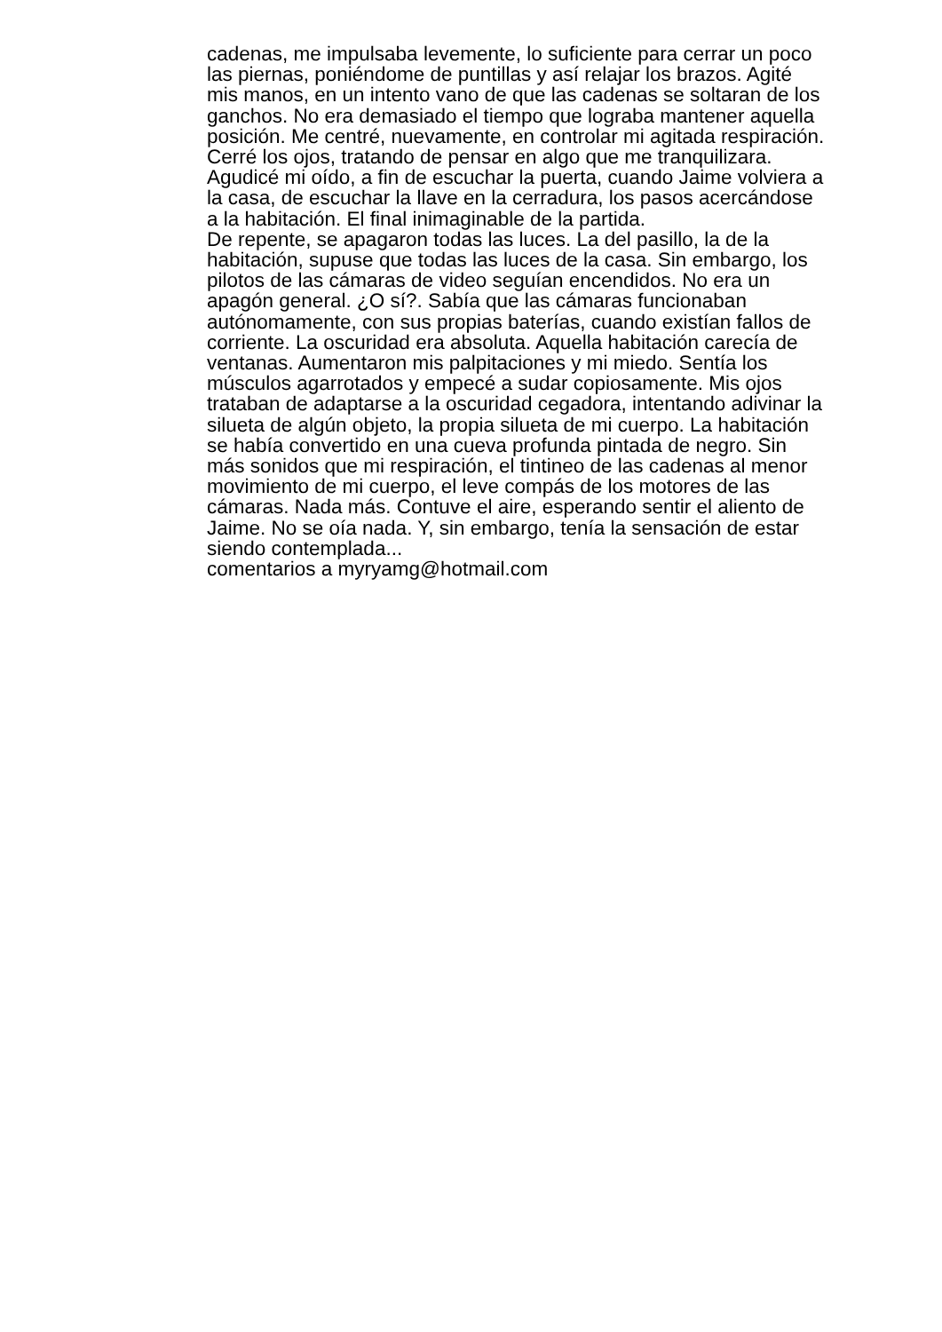cadenas, me impulsaba levemente, lo suficiente para cerrar un poco
las piernas, poniéndome de puntillas y así relajar los brazos. Agité
mis manos, en un intento vano de que las cadenas se soltaran de los
ganchos. No era demasiado el tiempo que lograba mantener aquella
posición. Me centré, nuevamente, en controlar mi agitada respiración.
Cerré los ojos, tratando de pensar en algo que me tranquilizara.
Agudicé mi oído, a fin de escuchar la puerta, cuando Jaime volviera a
la casa, de escuchar la llave en la cerradura, los pasos acercándose
a la habitación. El final inimaginable de la partida.
De repente, se apagaron todas las luces. La del pasillo, la de la
habitación, supuse que todas las luces de la casa. Sin embargo, los
pilotos de las cámaras de video seguían encendidos. No era un
apagón general. ¿O sí?. Sabía que las cámaras funcionaban
autónomamente, con sus propias baterías, cuando existían fallos de
corriente. La oscuridad era absoluta. Aquella habitación carecía de
ventanas. Aumentaron mis palpitaciones y mi miedo. Sentía los
músculos agarrotados y empecé a sudar copiosamente. Mis ojos
trataban de adaptarse a la oscuridad cegadora, intentando adivinar la
silueta de algún objeto, la propia silueta de mi cuerpo. La habitación
se había convertido en una cueva profunda pintada de negro. Sin
más sonidos que mi respiración, el tintineo de las cadenas al menor
movimiento de mi cuerpo, el leve compás de los motores de las
cámaras. Nada más. Contuve el aire, esperando sentir el aliento de
Jaime. No se oía nada. Y, sin embargo, tenía la sensación de estar
siendo contemplada...
comentarios a myryamg@hotmail.com